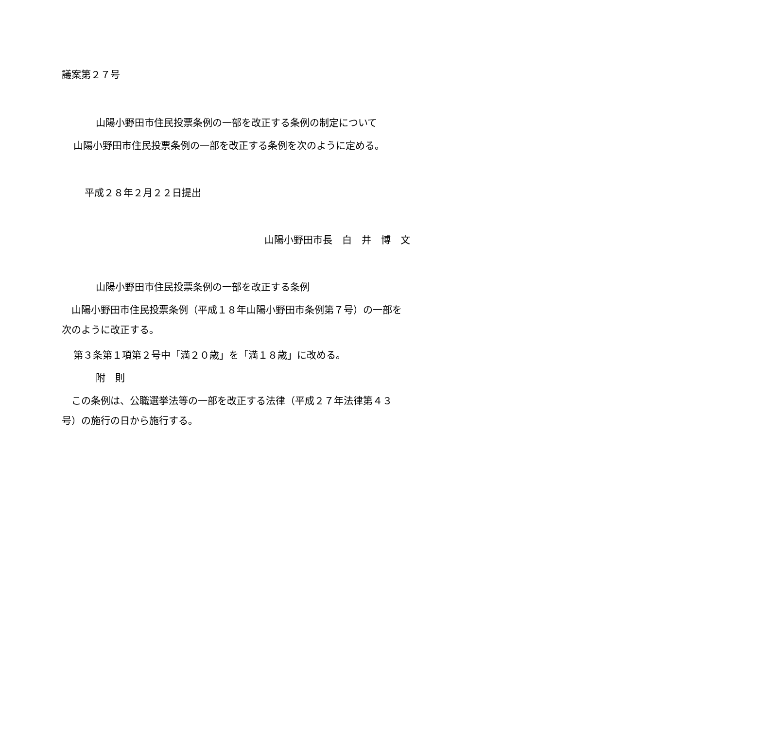議案第２７号
山陽小野田市住民投票条例の一部を改正する条例の制定について
山陽小野田市住民投票条例の一部を改正する条例を次のように定める。
平成２８年２月２２日提出
山陽小野田市長　白　井　博　文
山陽小野田市住民投票条例の一部を改正する条例
　山陽小野田市住民投票条例（平成１８年山陽小野田市条例第７号）の一部を
次のように改正する。
第３条第１項第２号中「満２０歳」を「満１８歳」に改める。
附　則
　この条例は、公職選挙法等の一部を改正する法律（平成２７年法律第４３
号）の施行の日から施行する。